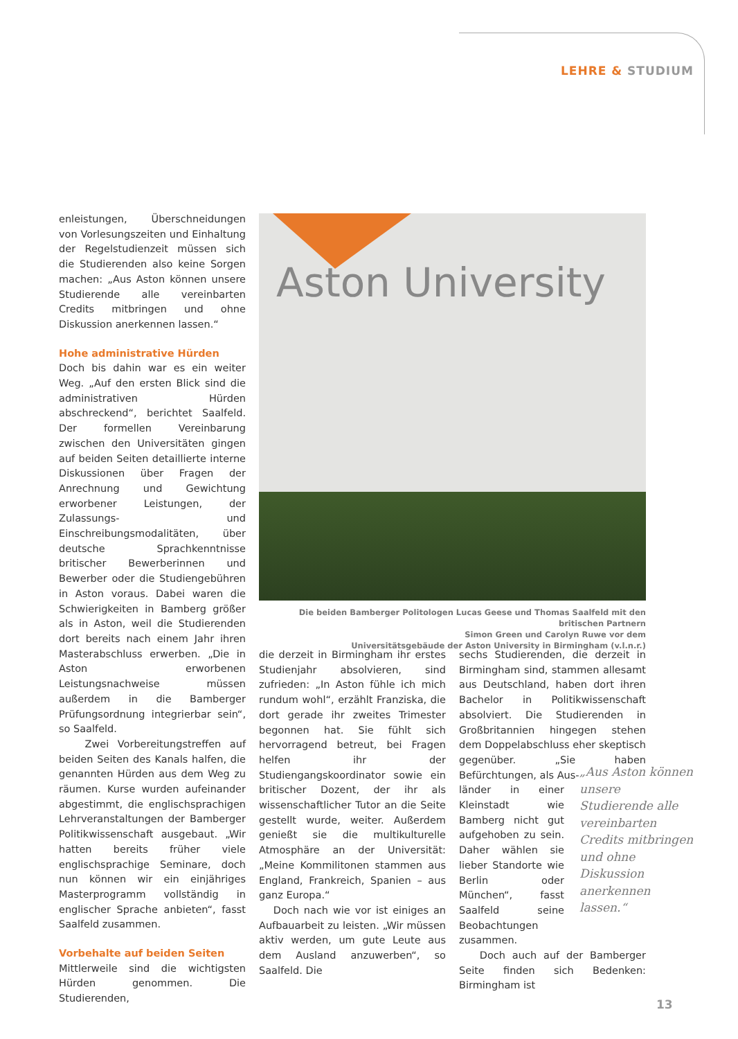LEHRE & STUDIUM
enleistungen, Überschneidungen von Vorlesungszeiten und Einhaltung der Regelstudienzeit müssen sich die Studierenden also keine Sorgen machen: „Aus Aston können unsere Studierende alle vereinbarten Credits mitbringen und ohne Diskussion anerkennen lassen.“
Hohe administrative Hürden
Doch bis dahin war es ein weiter Weg. „Auf den ersten Blick sind die administrativen Hürden abschreckend“, berichtet Saalfeld. Der formellen Vereinbarung zwischen den Universitäten gingen auf beiden Seiten detaillierte interne Diskussionen über Fragen der Anrechnung und Gewichtung erworbener Leistungen, der Zulassungs- und Einschreibungsmodalitäten, über deutsche Sprachkenntnisse britischer Bewerberinnen und Bewerber oder die Studiengebühren in Aston voraus. Dabei waren die Schwierigkeiten in Bamberg größer als in Aston, weil die Studierenden dort bereits nach einem Jahr ihren Masterabschluss erwerben. „Die in Aston erworbenen Leistungsnachweise müssen außerdem in die Bamberger Prüfungsordnung integrierbar sein“, so Saalfeld.
Zwei Vorbereitungstreffen auf beiden Seiten des Kanals halfen, die genannten Hürden aus dem Weg zu räumen. Kurse wurden aufeinander abgestimmt, die englischsprachigen Lehrveranstaltungen der Bamberger Politikwissenschaft ausgebaut. „Wir hatten bereits früher viele englischsprachige Seminare, doch nun können wir ein einjähriges Masterprogramm vollständig in englischer Sprache anbieten“, fasst Saalfeld zusammen.
Vorbehalte auf beiden Seiten
Mittlerweile sind die wichtigsten Hürden genommen. Die Studierenden,
Aston University
Die beiden Bamberger Politologen Lucas Geese und Thomas Saalfeld mit den britischen Partnern
Simon Green und Carolyn Ruwe vor dem
Universitätsgebäude der Aston University in Birmingham (v.l.n.r.)
die derzeit in Birmingham ihr erstes Studienjahr absolvieren, sind zufrieden: „In Aston fühle ich mich rundum wohl“, erzählt Franziska, die dort gerade ihr zweites Trimester begonnen hat. Sie fühlt sich hervorragend betreut, bei Fragen helfen ihr der Studiengangskoordinator sowie ein britischer Dozent, der ihr als wissenschaftlicher Tutor an die Seite gestellt wurde, weiter. Außerdem genießt sie die multikulturelle Atmosphäre an der Universität: „Meine Kommilitonen stammen aus England, Frankreich, Spanien – aus ganz Europa.“
Doch nach wie vor ist einiges an Aufbauarbeit zu leisten. „Wir müssen aktiv werden, um gute Leute aus dem Ausland anzuwerben“, so Saalfeld. Die
sechs Studierenden, die derzeit in Birmingham sind, stammen allesamt aus Deutschland, haben dort ihren Bachelor in Politikwissenschaft absolviert. Die Studierenden in Großbritannien hingegen stehen dem Doppelabschluss eher skeptisch gegenüber. „Sie haben Befürchtungen, als Aus-
länder in einer Kleinstadt wie Bamberg nicht gut aufgehoben zu sein. Daher wählen sie lieber Standorte wie Berlin oder München“, fasst Saalfeld seine Beobachtungen zusammen.
Doch auch auf der Bamberger Seite finden sich Bedenken: Birmingham ist
„Aus Aston können unsere Studierende alle vereinbarten Credits mitbringen und ohne Diskussion anerkennen lassen.“
13